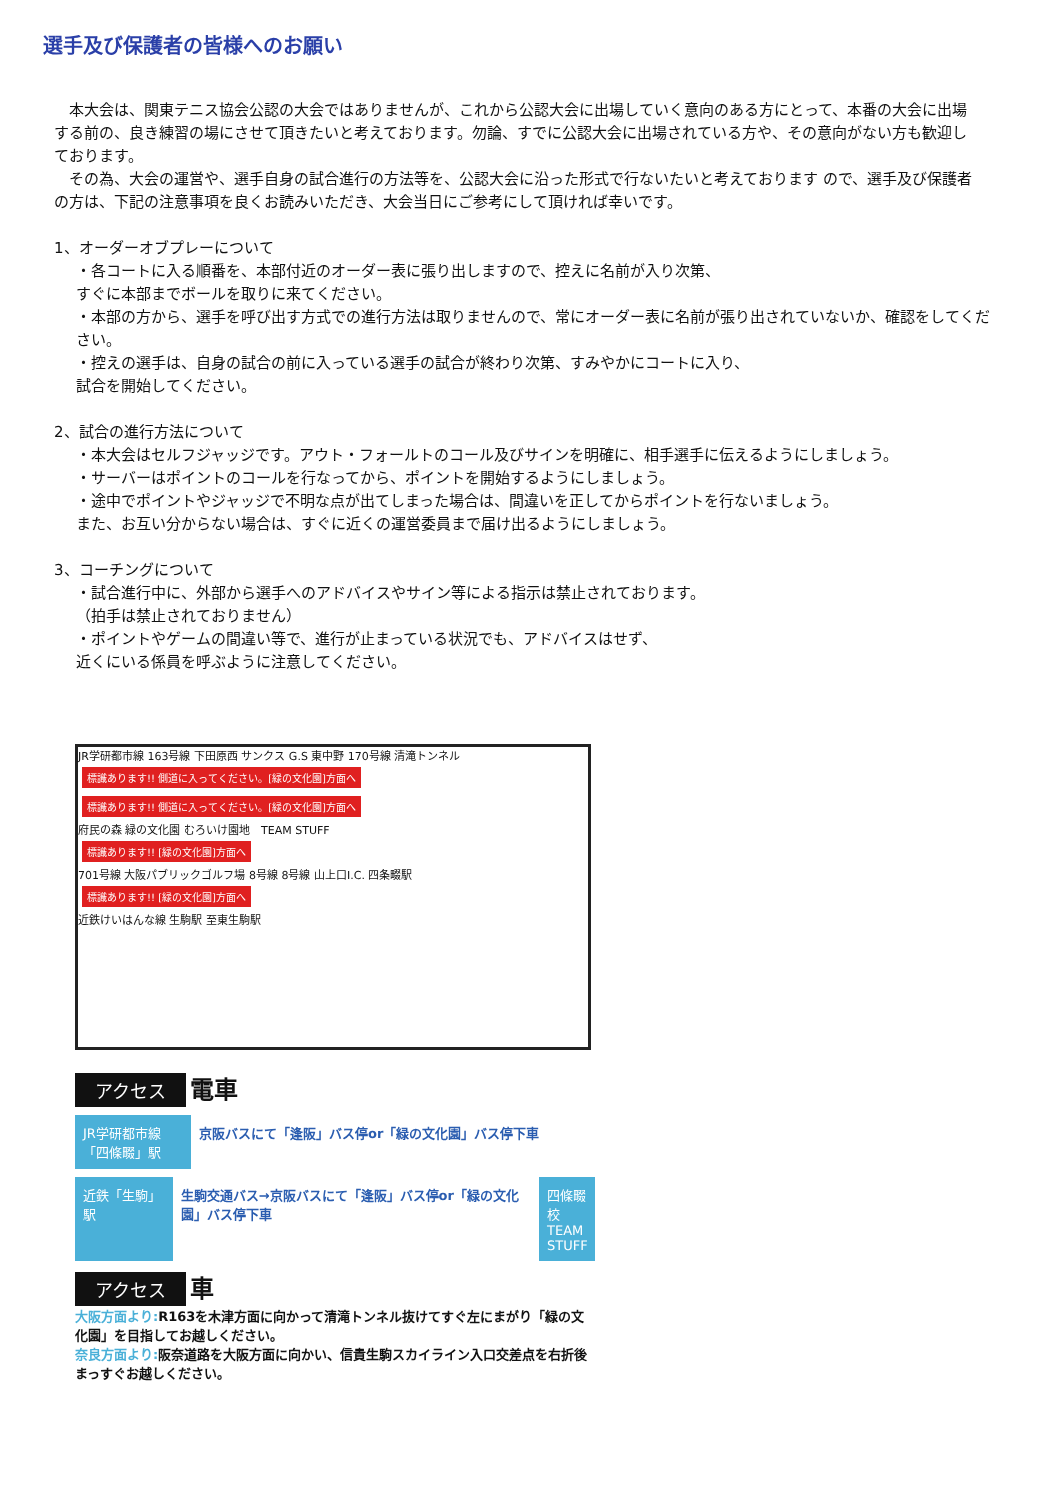選手及び保護者の皆様へのお願い
　本大会は、関東テニス協会公認の大会ではありませんが、これから公認大会に出場していく意向のある方にとって、本番の大会に出場する前の、良き練習の場にさせて頂きたいと考えております。勿論、すでに公認大会に出場されている方や、その意向がない方も歓迎しております。
　その為、大会の運営や、選手自身の試合進行の方法等を、公認大会に沿った形式で行ないたいと考えております ので、選手及び保護者の方は、下記の注意事項を良くお読みいただき、大会当日にご参考にして頂ければ幸いです。
1、オーダーオブプレーについて
・各コートに入る順番を、本部付近のオーダー表に張り出しますので、控えに名前が入り次第、
すぐに本部までボールを取りに来てください。
・本部の方から、選手を呼び出す方式での進行方法は取りませんので、常にオーダー表に名前が張り出されていないか、確認をしてください。
・控えの選手は、自身の試合の前に入っている選手の試合が終わり次第、すみやかにコートに入り、
試合を開始してください。
2、試合の進行方法について
・本大会はセルフジャッジです。アウト・フォールトのコール及びサインを明確に、相手選手に伝えるようにしましょう。
・サーバーはポイントのコールを行なってから、ポイントを開始するようにしましょう。
・途中でポイントやジャッジで不明な点が出てしまった場合は、間違いを正してからポイントを行ないましょう。
また、お互い分からない場合は、すぐに近くの運営委員まで届け出るようにしましょう。
3、コーチングについて
・試合進行中に、外部から選手へのアドバイスやサイン等による指示は禁止されております。
（拍手は禁止されておりません）
・ポイントやゲームの間違い等で、進行が止まっている状況でも、アドバイスはせず、
近くにいる係員を呼ぶように注意してください。
JR学研都市線 163号線 下田原西 サンクス G.S 東中野 170号線 清滝トンネル
標識あります!! 側道に入ってください。[緑の文化園]方面へ 標識あります!! 側道に入ってください。[緑の文化園]方面へ
府民の森 緑の文化園 むろいけ園地　TEAM STUFF
標識あります!! [緑の文化園]方面へ
701号線 大阪パブリックゴルフ場 8号線 8号線 山上口I.C. 四条畷駅
標識あります!! [緑の文化園]方面へ
近鉄けいはんな線 生駒駅 至東生駒駅
アクセス 電車
JR学研都市線「四條畷」駅
京阪バスにて「逢阪」バス停or「緑の文化園」バス停下車
近鉄「生駒」駅 生駒交通バス→京阪バスにて「逢阪」バス停or「緑の文化園」バス停下車
四條畷校 TEAM STUFF
アクセス 車
大阪方面より: R163を木津方面に向かって清滝トンネル抜けてすぐ左にまがり「緑の文化園」を目指してお越しください。
奈良方面より: 阪奈道路を大阪方面に向かい、信貴生駒スカイライン入口交差点を右折後まっすぐお越しください。